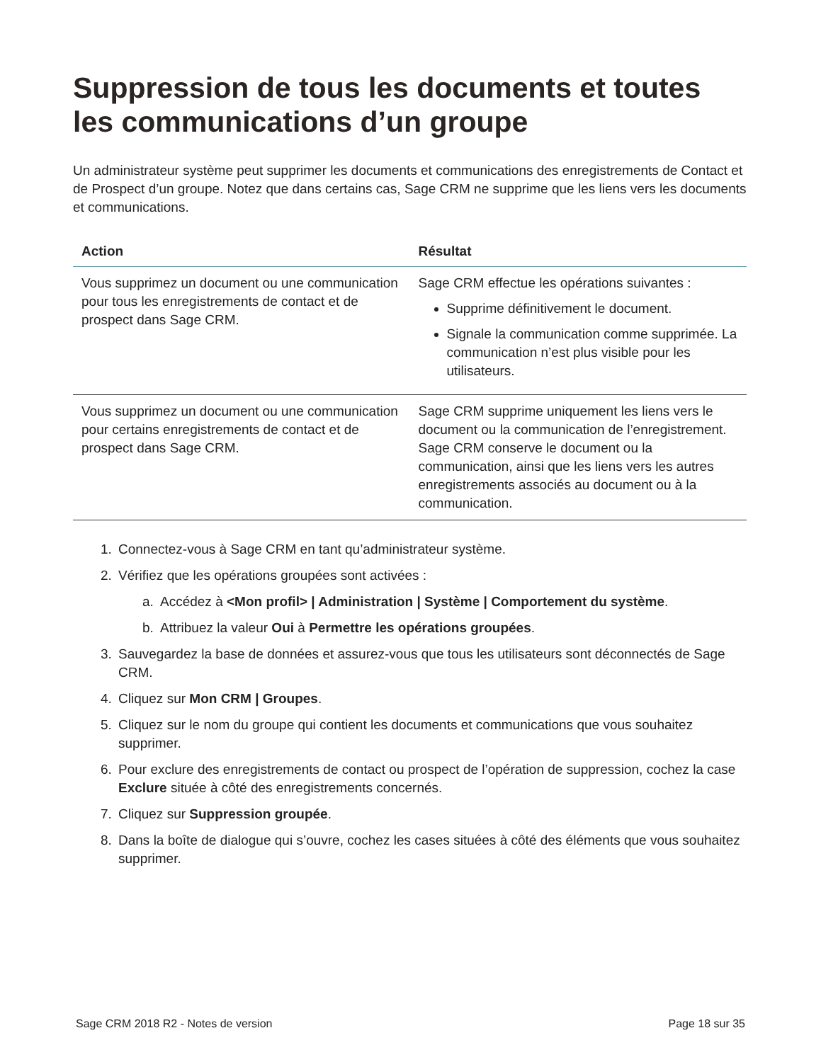Suppression de tous les documents et toutes les communications d’un groupe
Un administrateur système peut supprimer les documents et communications des enregistrements de Contact et de Prospect d’un groupe. Notez que dans certains cas, Sage CRM ne supprime que les liens vers les documents et communications.
| Action | Résultat |
| --- | --- |
| Vous supprimez un document ou une communication pour tous les enregistrements de contact et de prospect dans Sage CRM. | Sage CRM effectue les opérations suivantes : Supprime définitivement le document. Signale la communication comme supprimée. La communication n’est plus visible pour les utilisateurs. |
| Vous supprimez un document ou une communication pour certains enregistrements de contact et de prospect dans Sage CRM. | Sage CRM supprime uniquement les liens vers le document ou la communication de l’enregistrement. Sage CRM conserve le document ou la communication, ainsi que les liens vers les autres enregistrements associés au document ou à la communication. |
1. Connectez-vous à Sage CRM en tant qu’administrateur système.
2. Vérifiez que les opérations groupées sont activées :
a. Accédez à <Mon profil> | Administration | Système | Comportement du système.
b. Attribuez la valeur Oui à Permettre les opérations groupées.
3. Sauvegardez la base de données et assurez-vous que tous les utilisateurs sont déconnectés de Sage CRM.
4. Cliquez sur Mon CRM | Groupes.
5. Cliquez sur le nom du groupe qui contient les documents et communications que vous souhaitez supprimer.
6. Pour exclure des enregistrements de contact ou prospect de l’opération de suppression, cochez la case Exclure située à côté des enregistrements concernés.
7. Cliquez sur Suppression groupée.
8. Dans la boîte de dialogue qui s’ouvre, cochez les cases situées à côté des éléments que vous souhaitez supprimer.
Sage CRM 2018 R2 - Notes de version Page 18 sur 35